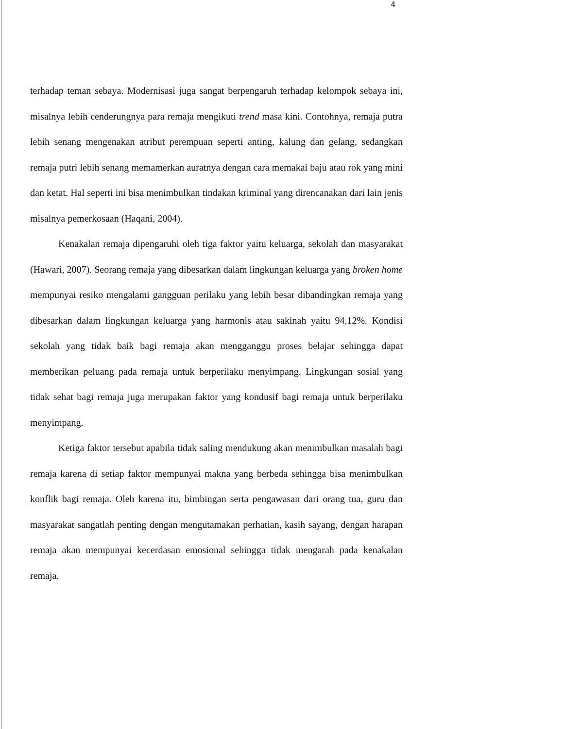4
terhadap teman sebaya. Modernisasi juga sangat berpengaruh terhadap kelompok sebaya ini, misalnya lebih cenderungnya para remaja mengikuti trend masa kini. Contohnya, remaja putra lebih senang mengenakan atribut perempuan seperti anting, kalung dan gelang, sedangkan remaja putri lebih senang memamerkan auratnya dengan cara memakai baju atau rok yang mini dan ketat. Hal seperti ini bisa menimbulkan tindakan kriminal yang direncanakan dari lain jenis misalnya pemerkosaan (Haqani, 2004).
Kenakalan remaja dipengaruhi oleh tiga faktor yaitu keluarga, sekolah dan masyarakat (Hawari, 2007). Seorang remaja yang dibesarkan dalam lingkungan keluarga yang broken home mempunyai resiko mengalami gangguan perilaku yang lebih besar dibandingkan remaja yang dibesarkan dalam lingkungan keluarga yang harmonis atau sakinah yaitu 94,12%. Kondisi sekolah yang tidak baik bagi remaja akan mengganggu proses belajar sehingga dapat memberikan peluang pada remaja untuk berperilaku menyimpang. Lingkungan sosial yang tidak sehat bagi remaja juga merupakan faktor yang kondusif bagi remaja untuk berperilaku menyimpang.
Ketiga faktor tersebut apabila tidak saling mendukung akan menimbulkan masalah bagi remaja karena di setiap faktor mempunyai makna yang berbeda sehingga bisa menimbulkan konflik bagi remaja. Oleh karena itu, bimbingan serta pengawasan dari orang tua, guru dan masyarakat sangatlah penting dengan mengutamakan perhatian, kasih sayang, dengan harapan remaja akan mempunyai kecerdasan emosional sehingga tidak mengarah pada kenakalan remaja.